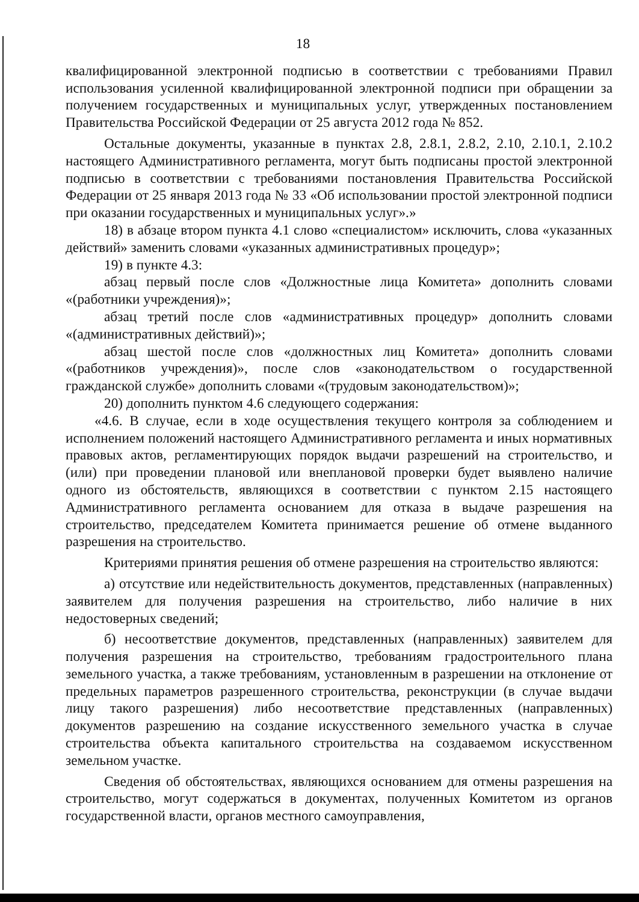18
квалифицированной электронной подписью в соответствии с требованиями Правил использования усиленной квалифицированной электронной подписи при обращении за получением государственных и муниципальных услуг, утвержденных постановлением Правительства Российской Федерации от 25 августа 2012 года № 852.
Остальные документы, указанные в пунктах 2.8, 2.8.1, 2.8.2, 2.10, 2.10.1, 2.10.2 настоящего Административного регламента, могут быть подписаны простой электронной подписью в соответствии с требованиями постановления Правительства Российской Федерации от 25 января 2013 года № 33 «Об использовании простой электронной подписи при оказании государственных и муниципальных услуг».»
18) в абзаце втором пункта 4.1 слово «специалистом» исключить, слова «указанных действий» заменить словами «указанных административных процедур»;
19) в пункте 4.3:
абзац первый после слов «Должностные лица Комитета» дополнить словами «(работники учреждения)»;
абзац третий после слов «административных процедур» дополнить словами «(административных действий)»;
абзац шестой после слов «должностных лиц Комитета» дополнить словами «(работников учреждения)», после слов «законодательством о государственной гражданской службе» дополнить словами «(трудовым законодательством)»;
20) дополнить пунктом 4.6 следующего содержания:
«4.6. В случае, если в ходе осуществления текущего контроля за соблюдением и исполнением положений настоящего Административного регламента и иных нормативных правовых актов, регламентирующих порядок выдачи разрешений на строительство, и (или) при проведении плановой или внеплановой проверки будет выявлено наличие одного из обстоятельств, являющихся в соответствии с пунктом 2.15 настоящего Административного регламента основанием для отказа в выдаче разрешения на строительство, председателем Комитета принимается решение об отмене выданного разрешения на строительство.
Критериями принятия решения об отмене разрешения на строительство являются:
а) отсутствие или недействительность документов, представленных (направленных) заявителем для получения разрешения на строительство, либо наличие в них недостоверных сведений;
б) несоответствие документов, представленных (направленных) заявителем для получения разрешения на строительство, требованиям градостроительного плана земельного участка, а также требованиям, установленным в разрешении на отклонение от предельных параметров разрешенного строительства, реконструкции (в случае выдачи лицу такого разрешения) либо несоответствие представленных (направленных) документов разрешению на создание искусственного земельного участка в случае строительства объекта капитального строительства на создаваемом искусственном земельном участке.
Сведения об обстоятельствах, являющихся основанием для отмены разрешения на строительство, могут содержаться в документах, полученных Комитетом из органов государственной власти, органов местного самоуправления,